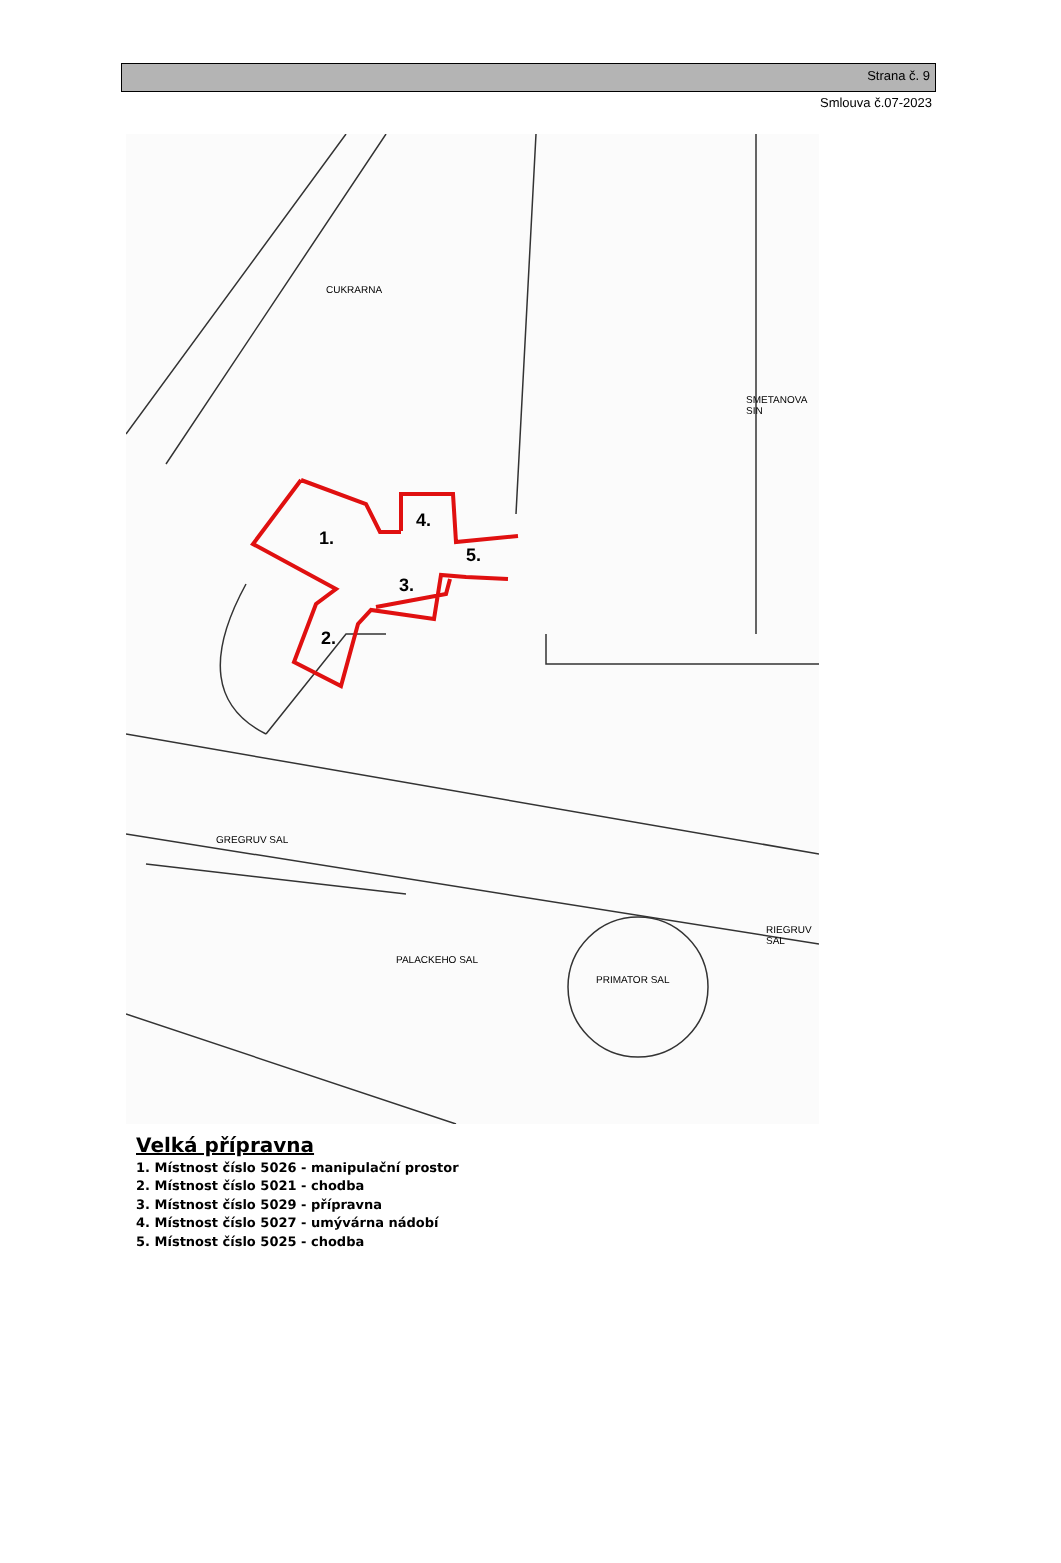Strana č. 9
Smlouva č.07-2023
1.
2.
3.
4.
5.
SMETANOVA SIN
CUKRARNA
GREGRUV SAL
PALACKEHO SAL
PRIMATOR SAL
RIEGRUV SAL
Velká přípravna
1. Místnost číslo 5026 - manipulační prostor
2. Místnost číslo 5021 - chodba
3. Místnost číslo 5029 - přípravna
4. Místnost číslo 5027 - umývárna nádobí
5. Místnost číslo 5025 - chodba